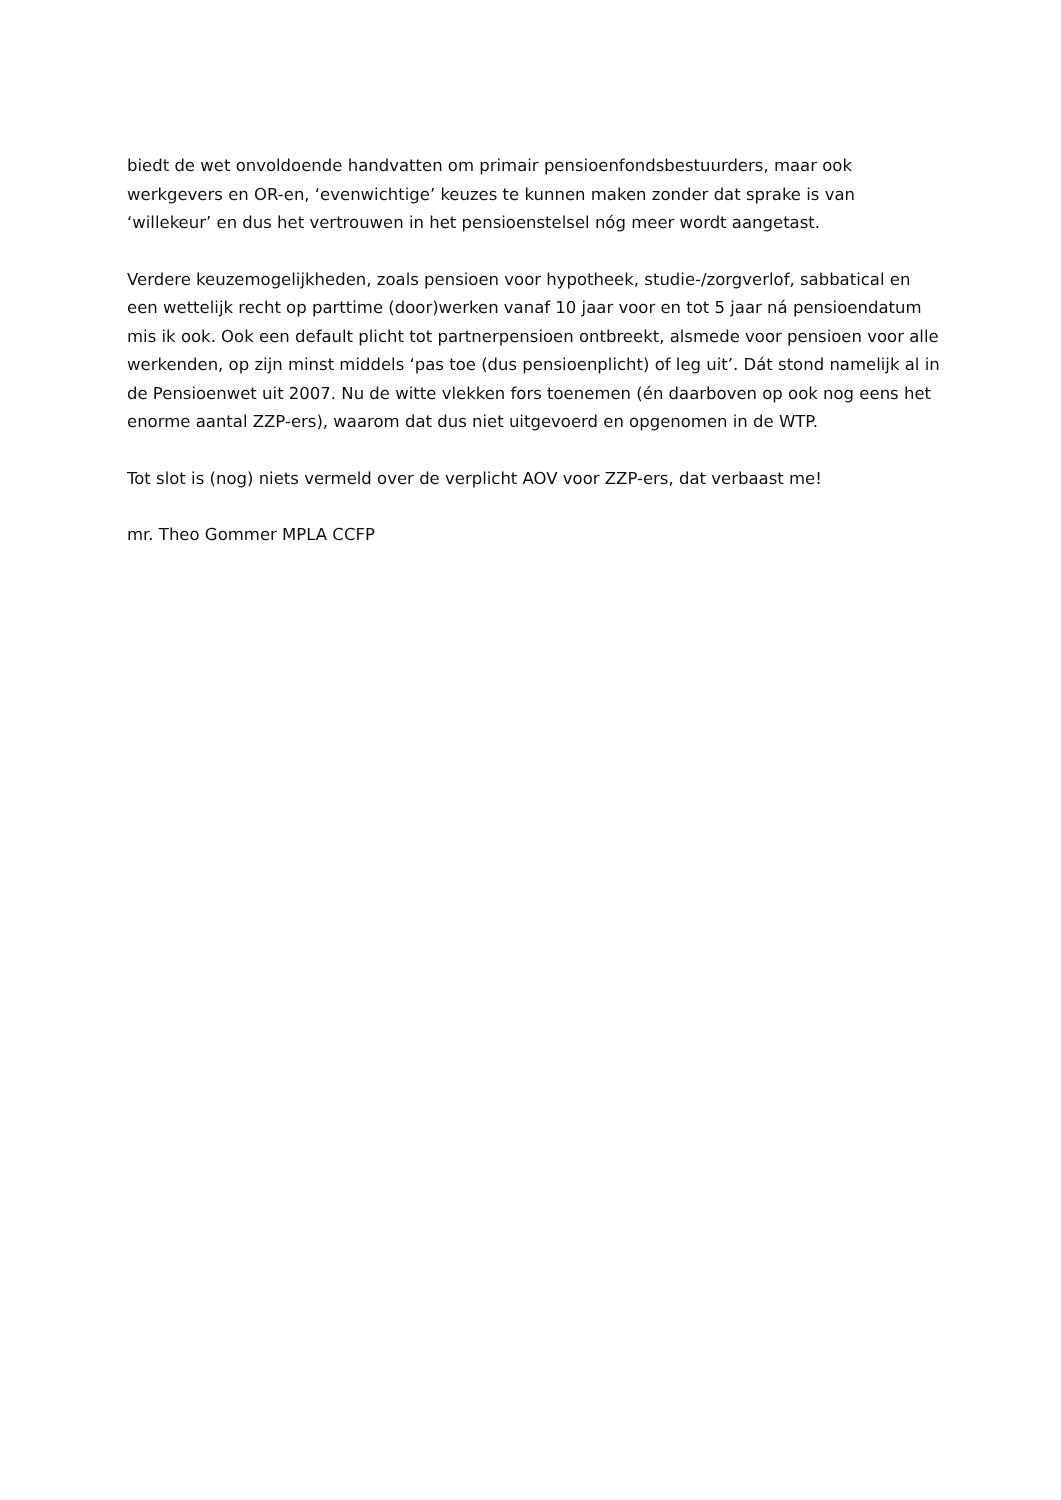biedt de wet onvoldoende handvatten om primair pensioenfondsbestuurders, maar ook werkgevers en OR-en, ‘evenwichtige’ keuzes te kunnen maken zonder dat sprake is van ‘willekeur’ en dus het vertrouwen in het pensioenstelsel nóg meer wordt aangetast.
Verdere keuzemogelijkheden, zoals pensioen voor hypotheek, studie-/zorgverlof, sabbatical en een wettelijk recht op parttime (door)werken vanaf 10 jaar voor en tot 5 jaar ná pensioendatum mis ik ook. Ook een default plicht tot partnerpensioen ontbreekt, alsmede voor pensioen voor alle werkenden, op zijn minst middels ‘pas toe (dus pensioenplicht) of leg uit’. Dát stond namelijk al in de Pensioenwet uit 2007. Nu de witte vlekken fors toenemen (én daarboven op ook nog eens het enorme aantal ZZP-ers), waarom dat dus niet uitgevoerd en opgenomen in de WTP.
Tot slot is (nog) niets vermeld over de verplicht AOV voor ZZP-ers, dat verbaast me!
mr. Theo Gommer MPLA CCFP